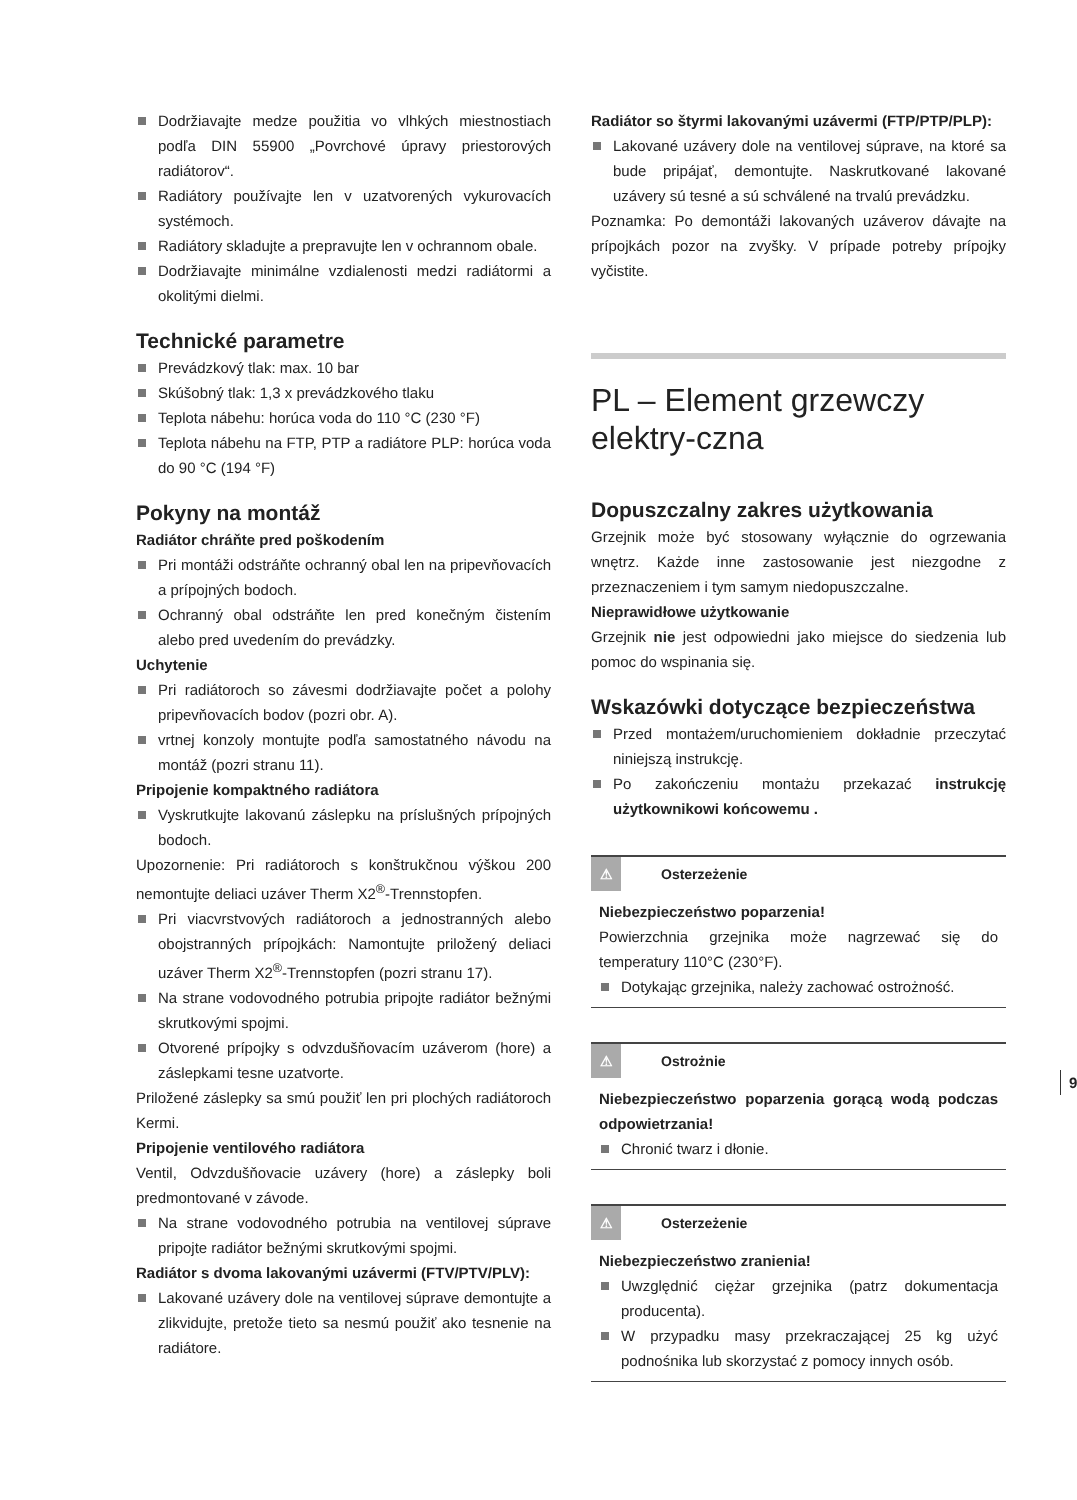Dodržiavajte medze použitia vo vlhkých miestnostiach podľa DIN 55900 „Povrchové úpravy priestorových radiátorov“.
Radiátory používajte len v uzatvorených vykurovacích systémoch.
Radiátory skladujte a prepravujte len v ochrannom obale.
Dodržiavajte minimálne vzdialenosti medzi radiátormi a okolitými dielmi.
Technické parametre
Prevádzkový tlak: max. 10 bar
Skúšobný tlak: 1,3 x prevádzkového tlaku
Teplota nábehu: horúca voda do 110 °C (230 °F)
Teplota nábehu na FTP, PTP a radiátore PLP: horúca voda do 90 °C (194 °F)
Pokyny na montáž
Radiátor chráňte pred poškodením
Pri montáži odstráňte ochranný obal len na pripevňovacích a prípojných bodoch.
Ochranný obal odstráňte len pred konečným čistením alebo pred uvedením do prevádzky.
Uchytenie
Pri radiátoroch so závesmi dodržiavajte počet a polohy pripevňovacích bodov (pozri obr. A).
vrtnej konzoly montujte podľa samostatného návodu na montáž (pozri stranu 11).
Pripojenie kompaktného radiátora
Vyskrutkujte lakovanú záslepku na príslušných prípojných bodoch.
Upozornenie: Pri radiátoroch s konštrukčnou výškou 200 nemontujte deliaci uzáver Therm X2<sup>®</sup>-Trennstopfen.
Pri viacvrstvových radiátoroch a jednostranných alebo obojstranných prípojkách: Namontujte priložený deliaci uzáver Therm X2<sup>®</sup>-Trennstopfen (pozri stranu 17).
Na strane vodovodného potrubia pripojte radiátor bežnými skrutkovými spojmi.
Otvorené prípojky s odvzdušňovacím uzáverom (hore) a záslepkami tesne uzatvorte.
Priložené záslepky sa smú použiť len pri plochých radiátoroch Kermi.
Pripojenie ventilového radiátora
Ventil, Odvzdušňovacie uzávery (hore) a záslepky boli predmontované v závode.
Na strane vodovodného potrubia na ventilovej súprave pripojte radiátor bežnými skrutkovými spojmi.
Radiátor s dvoma lakovanými uzávermi (FTV/PTV/PLV):
Lakované uzávery dole na ventilovej súprave demontujte a zlikvidujte, pretože tieto sa nesmú použiť ako tesnenie na radiátore.
Radiátor so štyrmi lakovanými uzávermi (FTP/PTP/PLP):
Lakované uzávery dole na ventilovej súprave, na ktoré sa bude pripájať, demontujte. Naskrutkované lakované uzávery sú tesné a sú schválené na trvalú prevádzku.
Poznamka: Po demontáži lakovaných uzáverov dávajte na prípojkách pozor na zvyšky. V prípade potreby prípojky vyčistite.
PL – Element grzewczy elektry-czna
Dopuszczalny zakres użytkowania
Grzejnik może być stosowany wyłącznie do ogrzewania wnętrz. Każde inne zastosowanie jest niezgodne z przeznaczeniem i tym samym niedopuszczalne.
Nieprawidłowe użytkowanie
Grzejnik nie jest odpowiedni jako miejsce do siedzenia lub pomoc do wspinania się.
Wskazówki dotyczące bezpieczeństwa
Przed montażem/uruchomieniem dokładnie przeczytać niniejszą instrukcję.
Po zakończeniu montażu przekazać instrukcję użytkownikowi końcowemu .
⚠ Osterzeżenie
Niebezpieczeństwo poparzenia!
Powierzchnia grzejnika może nagrzewać się do temperatury 110°C (230°F).
Dotykając grzejnika, należy zachować ostrożność.
⚠ Ostrożnie
Niebezpieczeństwo poparzenia gorącą wodą podczas odpowietrzania!
Chronić twarz i dłonie.
⚠ Osterzeżenie
Niebezpieczeństwo zranienia!
Uwzględnić ciężar grzejnika (patrz dokumentacja producenta).
W przypadku masy przekraczającej 25 kg użyć podnośnika lub skorzystać z pomocy innych osób.
9